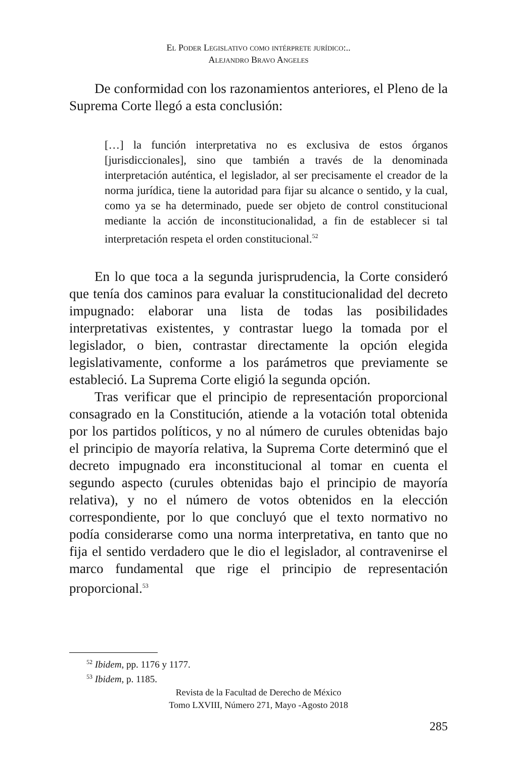El Poder Legislativo como intérprete jurídico:..
Alejandro Bravo Angeles
De conformidad con los razonamientos anteriores, el Pleno de la Suprema Corte llegó a esta conclusión:
[…] la función interpretativa no es exclusiva de estos órganos [jurisdiccionales], sino que también a través de la denominada interpretación auténtica, el legislador, al ser precisamente el creador de la norma jurídica, tiene la autoridad para fijar su alcance o sentido, y la cual, como ya se ha determinado, puede ser objeto de control constitucional mediante la acción de inconstitucionalidad, a fin de establecer si tal interpretación respeta el orden constitucional.<sup>52</sup>
En lo que toca a la segunda jurisprudencia, la Corte consideró que tenía dos caminos para evaluar la constitucionalidad del decreto impugnado: elaborar una lista de todas las posibilidades interpretativas existentes, y contrastar luego la tomada por el legislador, o bien, contrastar directamente la opción elegida legislativamente, conforme a los parámetros que previamente se estableció. La Suprema Corte eligió la segunda opción.
Tras verificar que el principio de representación proporcional consagrado en la Constitución, atiende a la votación total obtenida por los partidos políticos, y no al número de curules obtenidas bajo el principio de mayoría relativa, la Suprema Corte determinó que el decreto impugnado era inconstitucional al tomar en cuenta el segundo aspecto (curules obtenidas bajo el principio de mayoría relativa), y no el número de votos obtenidos en la elección correspondiente, por lo que concluyó que el texto normativo no podía considerarse como una norma interpretativa, en tanto que no fija el sentido verdadero que le dio el legislador, al contravenirse el marco fundamental que rige el principio de representación proporcional.<sup>53</sup>
<sup>52</sup> Ibidem, pp. 1176 y 1177.
<sup>53</sup> Ibidem, p. 1185.
Revista de la Facultad de Derecho de México
Tomo LXVIII, Número 271, Mayo -Agosto 2018
285